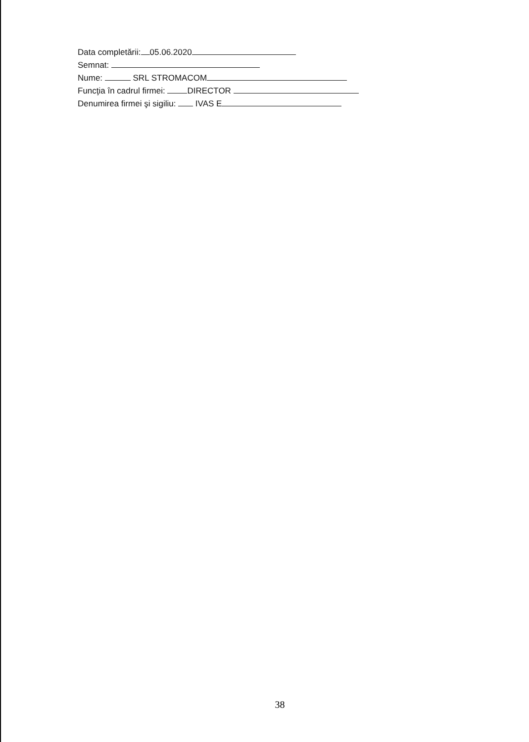Data completării: 05.06.2020
Semnat:
Nume: SRL STROMACOM
Funcţia în cadrul firmei: DIRECTOR
Denumirea firmei şi sigiliu: IVAS E
38